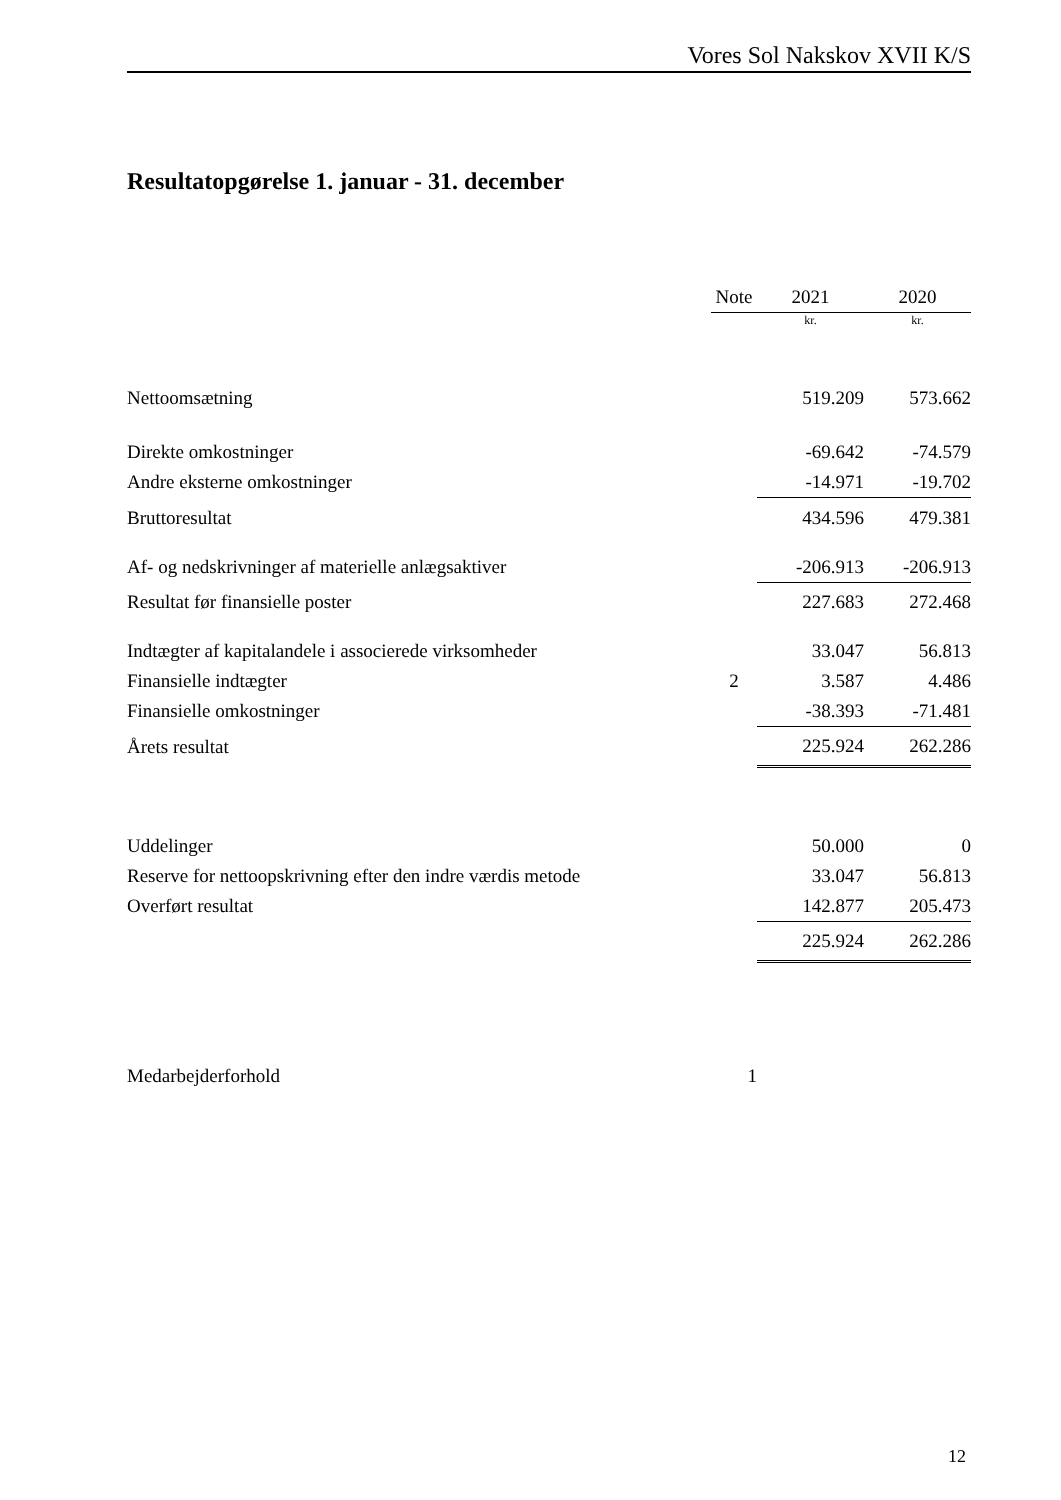Vores Sol Nakskov XVII K/S
Resultatopgørelse 1. januar - 31. december
| | Note | | 2021 | | 2020 |
| --- | --- | --- | --- | --- | --- |
| | | | kr. | | kr. |
| Nettoomsætning | | | 519.209 | | 573.662 |
| Direkte omkostninger | | | -69.642 | | -74.579 |
| Andre eksterne omkostninger | | | -14.971 | | -19.702 |
| Bruttoresultat | | | 434.596 | | 479.381 |
| Af- og nedskrivninger af materielle anlægsaktiver | | | -206.913 | | -206.913 |
| Resultat før finansielle poster | | | 227.683 | | 272.468 |
| Indtægter af kapitalandele i associerede virksomheder | | | 33.047 | | 56.813 |
| Finansielle indtægter | 2 | | 3.587 | | 4.486 |
| Finansielle omkostninger | | | -38.393 | | -71.481 |
| Årets resultat | | | 225.924 | | 262.286 |
| Uddelinger | | | 50.000 | | 0 |
| Reserve for nettoopskrivning efter den indre værdis metode | | | 33.047 | | 56.813 |
| Overført resultat | | | 142.877 | | 205.473 |
| | | | 225.924 | | 262.286 |
| Medarbejderforhold | 1 | | | | |
12